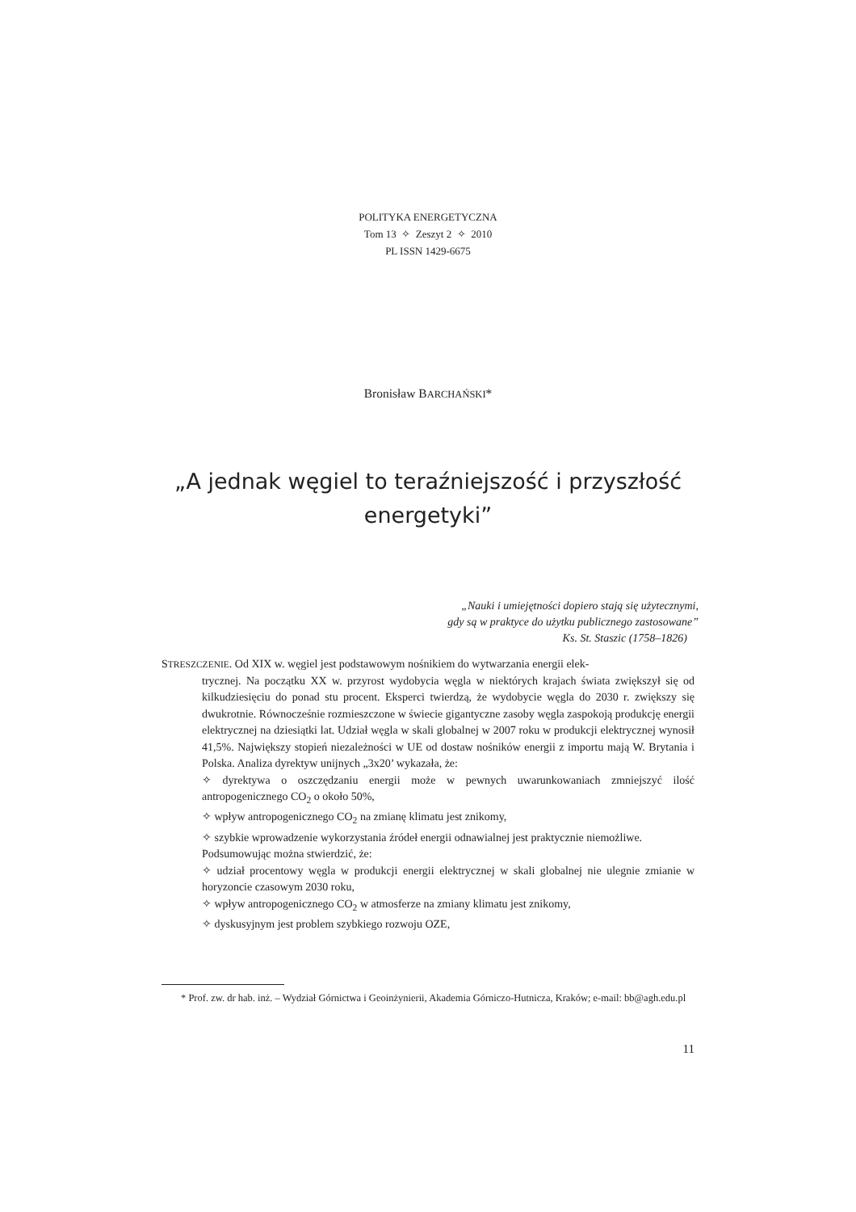POLITYKA ENERGETYCZNA
Tom 13 ✧ Zeszyt 2 ✧ 2010
PL ISSN 1429-6675
Bronisław BARCHAŃSKI*
„A jednak węgiel to teraźniejszość i przyszłość
energetyki”
„Nauki i umiejętności dopiero stają się użytecznymi,
gdy są w praktyce do użytku publicznego zastosowane”
Ks. St. Staszic (1758–1826)
STRESZCZENIE. Od XIX w. węgiel jest podstawowym nośnikiem do wytwarzania energii elek-
trycznej. Na początku XX w. przyrost wydobycia węgla w niektórych krajach świata zwiększył się od kilkudziesięciu do ponad stu procent. Eksperci twierdzą, że wydobycie węgla do 2030 r. zwiększy się dwukrotnie. Równocześnie rozmieszczone w świecie gigantyczne zasoby węgla zaspokoją produkcję energii elektrycznej na dziesiątki lat. Udział węgla w skali globalnej w 2007 roku w produkcji elektrycznej wynosił 41,5%. Największy stopień niezależności w UE od dostaw nośników energii z importu mają W. Brytania i Polska. Analiza dyrektyw unijnych „3x20’ wykazała, że:
✧ dyrektywa o oszczędzaniu energii może w pewnych uwarunkowaniach zmniejszyć ilość antropogenicznego CO<sub>2</sub> o około 50%,
✧ wpływ antropogenicznego CO<sub>2</sub> na zmianę klimatu jest znikomy,
✧ szybkie wprowadzenie wykorzystania źródeł energii odnawialnej jest praktycznie niemożliwe.
Podsumowując można stwierdzić, że:
✧ udział procentowy węgla w produkcji energii elektrycznej w skali globalnej nie ulegnie zmianie w horyzoncie czasowym 2030 roku,
✧ wpływ antropogenicznego CO<sub>2</sub> w atmosferze na zmiany klimatu jest znikomy,
✧ dyskusyjnym jest problem szybkiego rozwoju OZE,
* Prof. zw. dr hab. inż. – Wydział Górnictwa i Geoinżynierii, Akademia Górniczo-Hutnicza, Kraków; e-mail: bb@agh.edu.pl
11